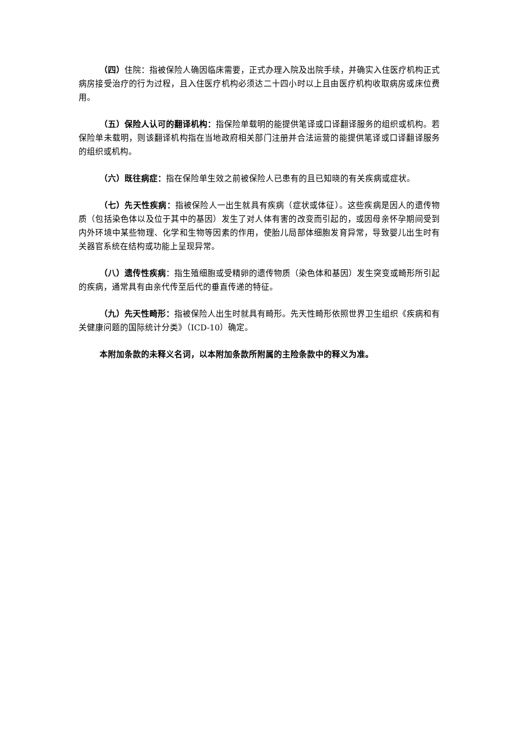（四）住院：指被保险人确因临床需要，正式办理入院及出院手续，并确实入住医疗机构正式病房接受治疗的行为过程，且入住医疗机构必须达二十四小时以上且由医疗机构收取病房或床位费用。
（五）保险人认可的翻译机构：指保险单载明的能提供笔译或口译翻译服务的组织或机构。若保险单未载明，则该翻译机构指在当地政府相关部门注册并合法运营的能提供笔译或口译翻译服务的组织或机构。
（六）既往病症：指在保险单生效之前被保险人已患有的且已知晓的有关疾病或症状。
（七）先天性疾病：指被保险人一出生就具有疾病（症状或体征）。这些疾病是因人的遗传物质（包括染色体以及位于其中的基因）发生了对人体有害的改变而引起的，或因母亲怀孕期间受到内外环境中某些物理、化学和生物等因素的作用，使胎儿局部体细胞发育异常，导致婴儿出生时有关器官系统在结构或功能上呈现异常。
（八）遗传性疾病：指生殖细胞或受精卵的遗传物质（染色体和基因）发生突变或畸形所引起的疾病，通常具有由亲代传至后代的垂直传递的特征。
（九）先天性畸形：指被保险人出生时就具有畸形。先天性畸形依照世界卫生组织《疾病和有关健康问题的国际统计分类》（ICD-10）确定。
本附加条款的未释义名词，以本附加条款所附属的主险条款中的释义为准。